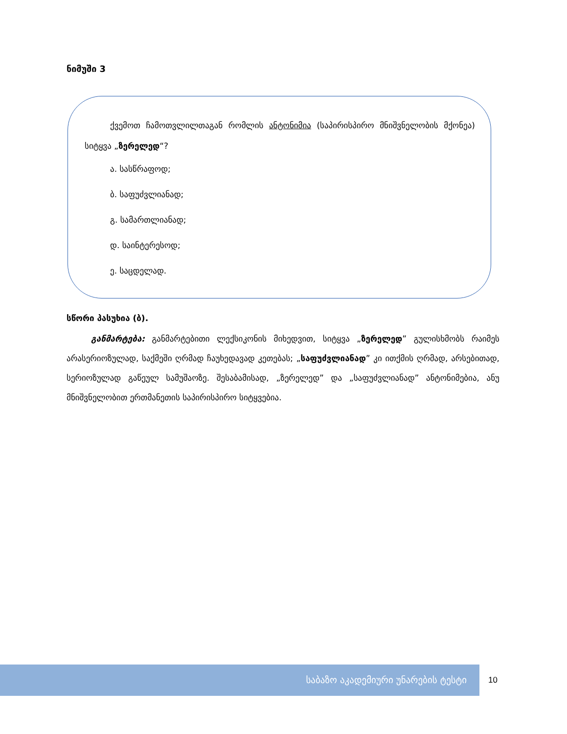ნიმუში 3
ქვემოთ ჩამოთვლილთაგან რომლის ანტონიმია (საპირისპირო მნიშვნელობის მქონეა) სიტყვა „ზერელედ“?
ა. სასწრაფოდ;
ბ. საფუძვლიანად;
გ. სამართლიანად;
დ. საინტერესოდ;
ე. საცდელად.
სწორი პასუხია (ბ).
განმარტება: განმარტებითი ლექსიკონის მიხედვით, სიტყვა „ზერელედ” გულისხმობს რაიმეს არასერიოზულად, საქმეში ღრმად ჩაუხედავად კეთებას; „საფუძვლიანად” კი ითქმის ღრმად, არსებითად, სერიოზულად გაწეულ სამუშაოზე. შესაბამისად, „ზერელედ” და „საფუძვლიანად” ანტონიმებია, ანუ მნიშვნელობით ერთმანეთის საპირისპირო სიტყვებია.
საბაზო აკადემიური უნარების ტესტი
10